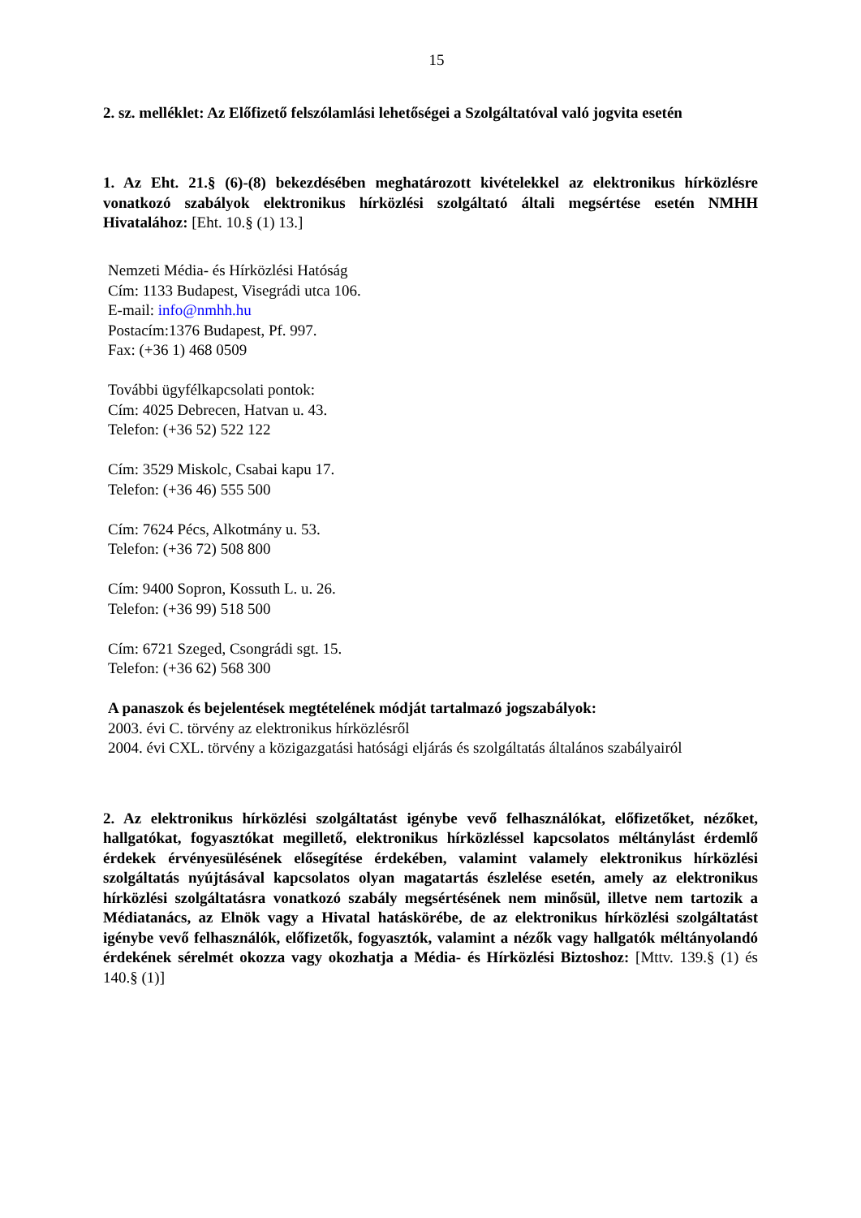15
2. sz. melléklet: Az Előfizető felszólamlási lehetőségei a Szolgáltatóval való jogvita esetén
1. Az Eht. 21.§ (6)-(8) bekezdésében meghatározott kivételekkel az elektronikus hírközlésre vonatkozó szabályok elektronikus hírközlési szolgáltató általi megsértése esetén NMHH Hivatalához: [Eht. 10.§ (1) 13.]
Nemzeti Média- és Hírközlési Hatóság
Cím: 1133 Budapest, Visegrádi utca 106.
E-mail: info@nmhh.hu
Postacím:1376 Budapest, Pf. 997.
Fax: (+36 1) 468 0509
További ügyfélkapcsolati pontok:
Cím: 4025 Debrecen, Hatvan u. 43.
Telefon: (+36 52) 522 122
Cím: 3529 Miskolc, Csabai kapu 17.
Telefon: (+36 46) 555 500
Cím: 7624 Pécs, Alkotmány u. 53.
Telefon: (+36 72) 508 800
Cím: 9400 Sopron, Kossuth L. u. 26.
Telefon: (+36 99) 518 500
Cím: 6721 Szeged, Csongrádi sgt. 15.
Telefon: (+36 62) 568 300
A panaszok és bejelentések megtételének módját tartalmazó jogszabályok:
2003. évi C. törvény az elektronikus hírközlésről
2004. évi CXL. törvény a közigazgatási hatósági eljárás és szolgáltatás általános szabályairól
2. Az elektronikus hírközlési szolgáltatást igénybe vevő felhasználókat, előfizetőket, nézőket, hallgatókat, fogyasztókat megillető, elektronikus hírközléssel kapcsolatos méltánylást érdemlő érdekek érvényesülésének elősegítése érdekében, valamint valamely elektronikus hírközlési szolgáltatás nyújtásával kapcsolatos olyan magatartás észlelése esetén, amely az elektronikus hírközlési szolgáltatásra vonatkozó szabály megsértésének nem minősül, illetve nem tartozik a Médiatanács, az Elnök vagy a Hivatal hatáskörébe, de az elektronikus hírközlési szolgáltatást igénybe vevő felhasználók, előfizetők, fogyasztók, valamint a nézők vagy hallgatók méltányolandó érdekének sérelmét okozza vagy okozhatja a Média- és Hírközlési Biztoshoz: [Mttv. 139.§ (1) és 140.§ (1)]